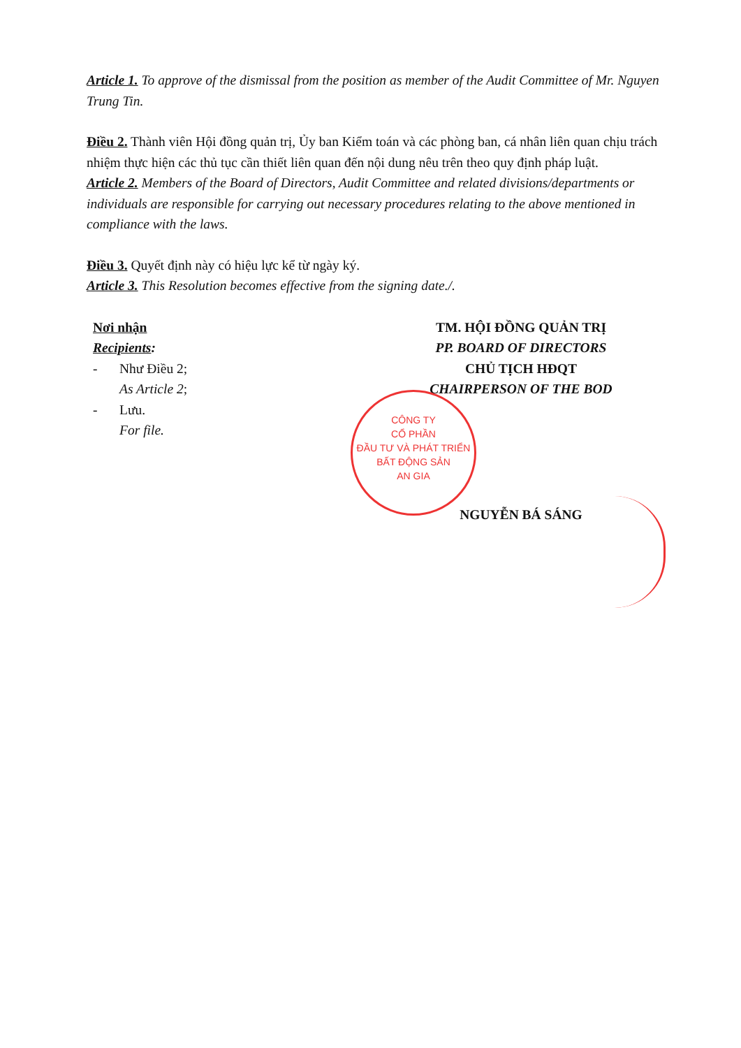Article 1. To approve of the dismissal from the position as member of the Audit Committee of Mr. Nguyen Trung Tin.
Điều 2. Thành viên Hội đồng quản trị, Ủy ban Kiểm toán và các phòng ban, cá nhân liên quan chịu trách nhiệm thực hiện các thủ tục cần thiết liên quan đến nội dung nêu trên theo quy định pháp luật.
Article 2. Members of the Board of Directors, Audit Committee and related divisions/departments or individuals are responsible for carrying out necessary procedures relating to the above mentioned in compliance with the laws.
Điều 3. Quyết định này có hiệu lực kể từ ngày ký.
Article 3. This Resolution becomes effective from the signing date./.
Nơi nhận
Recipients:
- Như Điều 2;
As Article 2;
- Lưu.
For file.
TM. HỘI ĐỒNG QUẢN TRỊ
PP. BOARD OF DIRECTORS
CHỦ TỊCH HĐQT
CHAIRPERSON OF THE BOD
NGUYỄN BÁ SÁNG
CÔNG TY
CỔ PHẦN
ĐẦU TƯ VÀ PHÁT TRIỂN
BẤT ĐỘNG SẢN
AN GIA